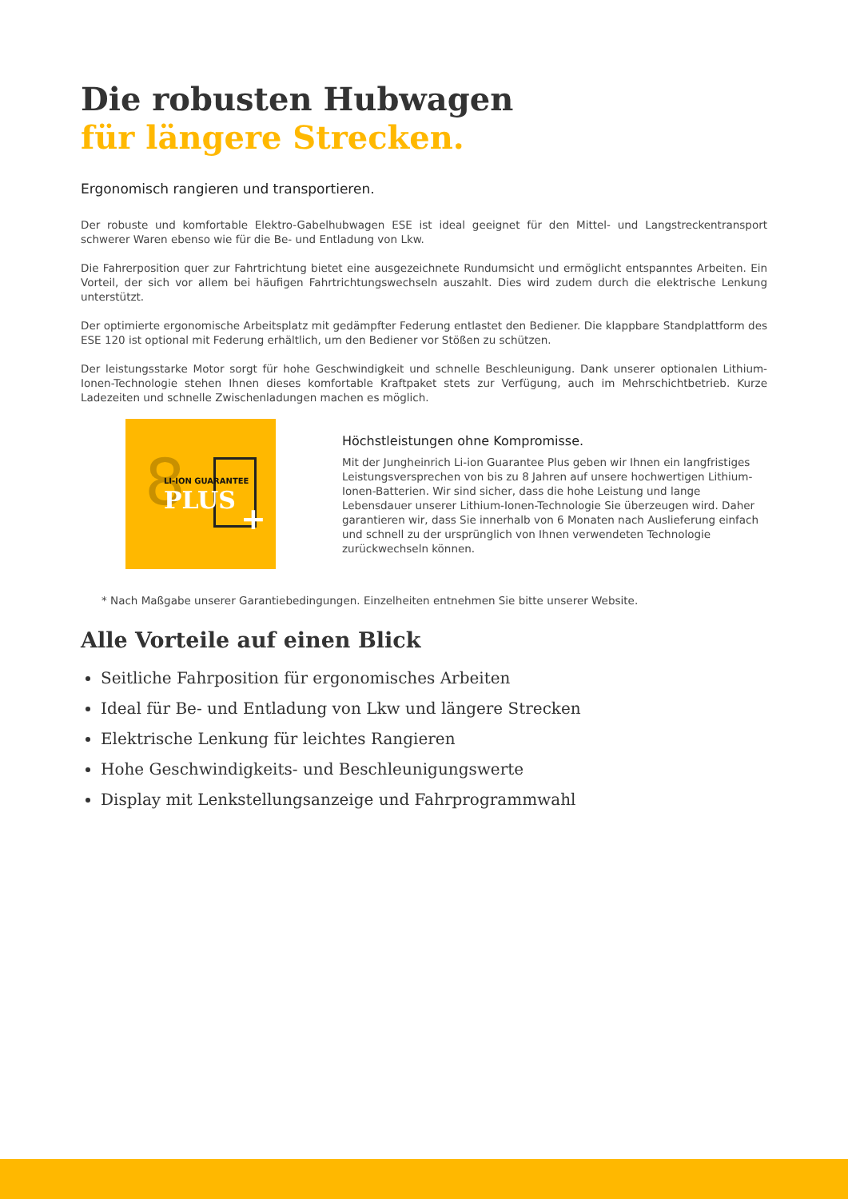Die robusten Hubwagen
für längere Strecken.
Ergonomisch rangieren und transportieren.
Der robuste und komfortable Elektro-Gabelhubwagen ESE ist ideal geeignet für den Mittel- und Langstreckentransport schwerer Waren ebenso wie für die Be- und Entladung von Lkw.
Die Fahrerposition quer zur Fahrtrichtung bietet eine ausgezeichnete Rundumsicht und ermöglicht entspanntes Arbeiten. Ein Vorteil, der sich vor allem bei häufigen Fahrtrichtungswechseln auszahlt. Dies wird zudem durch die elektrische Lenkung unterstützt.
Der optimierte ergonomische Arbeitsplatz mit gedämpfter Federung entlastet den Bediener. Die klappbare Standplattform des ESE 120 ist optional mit Federung erhältlich, um den Bediener vor Stößen zu schützen.
Der leistungsstarke Motor sorgt für hohe Geschwindigkeit und schnelle Beschleunigung. Dank unserer optionalen Lithium-Ionen-Technologie stehen Ihnen dieses komfortable Kraftpaket stets zur Verfügung, auch im Mehrschichtbetrieb. Kurze Ladezeiten und schnelle Zwischenladungen machen es möglich.
8 LI-ION GUARANTEE
PLUS
+
Höchstleistungen ohne Kompromisse.
Mit der Jungheinrich Li-ion Guarantee Plus geben wir Ihnen ein langfristiges Leistungsversprechen von bis zu 8 Jahren auf unsere hochwertigen Lithium-Ionen-Batterien. Wir sind sicher, dass die hohe Leistung und lange Lebensdauer unserer Lithium-Ionen-Technologie Sie überzeugen wird. Daher garantieren wir, dass Sie innerhalb von 6 Monaten nach Auslieferung einfach und schnell zu der ursprünglich von Ihnen verwendeten Technologie zurückwechseln können.
* Nach Maßgabe unserer Garantiebedingungen. Einzelheiten entnehmen Sie bitte unserer Website.
Alle Vorteile auf einen Blick
Seitliche Fahrposition für ergonomisches Arbeiten
Ideal für Be- und Entladung von Lkw und längere Strecken
Elektrische Lenkung für leichtes Rangieren
Hohe Geschwindigkeits- und Beschleunigungswerte
Display mit Lenkstellungsanzeige und Fahrprogrammwahl